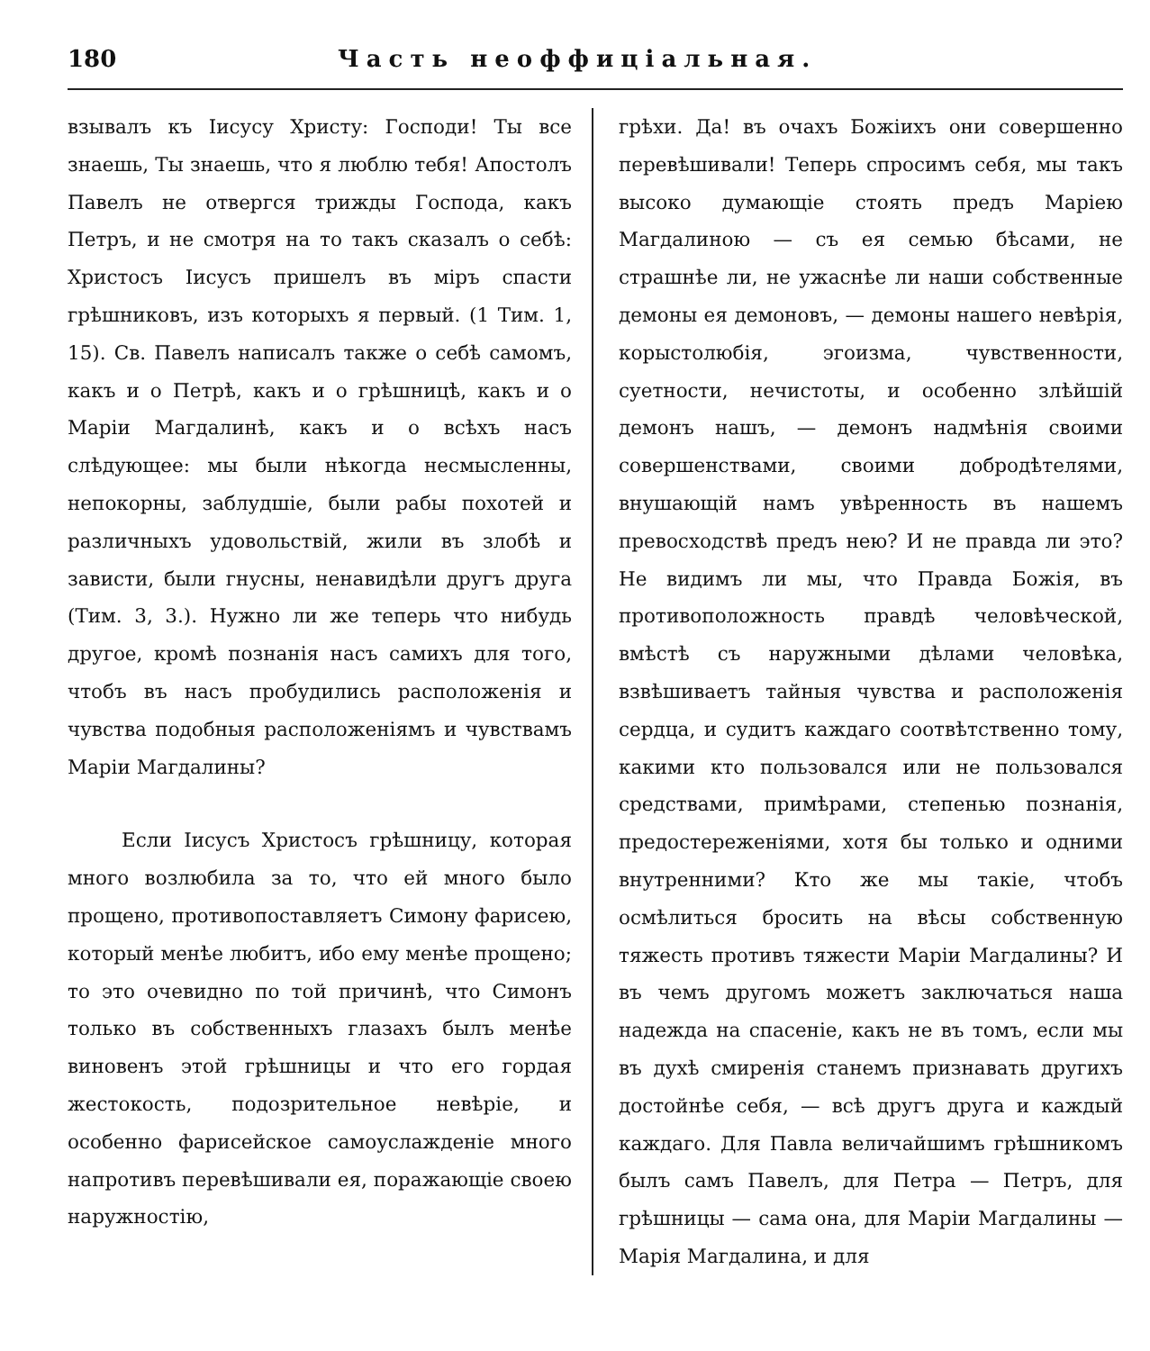180 Часть неоффиціальная.
взывалъ къ Іисусу Христу: Господи! Ты все знаешь, Ты знаешь, что я люблю тебя! Апостолъ Павелъ не отвергся трижды Господа, какъ Петръ, и не смотря на то такъ сказалъ о себѣ: Христосъ Іисусъ пришелъ въ міръ спасти грѣшниковъ, изъ которыхъ я первый. (1 Тим. 1, 15). Св. Павелъ написалъ также о себѣ самомъ, какъ и о Петрѣ, какъ и о грѣшницѣ, какъ и о Маріи Магдалинѣ, какъ и о всѣхъ насъ слѣдующее: мы были нѣкогда несмысленны, непокорны, заблудшіе, были рабы похотей и различныхъ удовольствій, жили въ злобѣ и зависти, были гнусны, ненавидѣли другъ друга (Тим. 3, 3.). Нужно ли же теперь что нибудь другое, кромѣ познанія насъ самихъ для того, чтобъ въ насъ пробудились расположенія и чувства подобныя расположеніямъ и чувствамъ Маріи Магдалины?
Если Іисусъ Христосъ грѣшницу, которая много возлюбила за то, что ей много было прощено, противопоставляетъ Симону фарисею, который менѣе любитъ, ибо ему менѣе прощено; то это очевидно по той причинѣ, что Симонъ только въ собственныхъ глазахъ былъ менѣе виновенъ этой грѣшницы и что его гордая жестокость, подозрительное невѣріе, и особенно фарисейское самоуслажденіе много напротивъ перевѣшивали ея, поражающіе своею наружностію,
грѣхи. Да! въ очахъ Божіихъ они совершенно перевѣшивали! Теперь спросимъ себя, мы такъ высоко думающіе стоять предъ Маріею Магдалиною — съ ея семью бѣсами, не страшнѣе ли, не ужаснѣе ли наши собственные демоны ея демоновъ, — демоны нашего невѣрія, корыстолюбія, эгоизма, чувственности, суетности, нечистоты, и особенно злѣйшій демонъ нашъ, — демонъ надмѣнія своими совершенствами, своими добродѣтелями, внушающій намъ увѣренность въ нашемъ превосходствѣ предъ нею? И не правда ли это? Не видимъ ли мы, что Правда Божія, въ противоположность правдѣ человѣческой, вмѣстѣ съ наружными дѣлами человѣка, взвѣшиваетъ тайныя чувства и расположенія сердца, и судитъ каждаго соотвѣтственно тому, какими кто пользовался или не пользовался средствами, примѣрами, степенью познанія, предостереженіями, хотя бы только и одними внутренними? Кто же мы такіе, чтобъ осмѣлиться бросить на вѣсы собственную тяжесть противъ тяжести Маріи Магдалины? И въ чемъ другомъ можетъ заключаться наша надежда на спасеніе, какъ не въ томъ, если мы въ духѣ смиренія станемъ признавать другихъ достойнѣе себя, — всѣ другъ друга и каждый каждаго. Для Павла величайшимъ грѣшникомъ былъ самъ Павелъ, для Петра — Петръ, для грѣшницы — сама она, для Маріи Магдалины — Марія Магдалина, и для